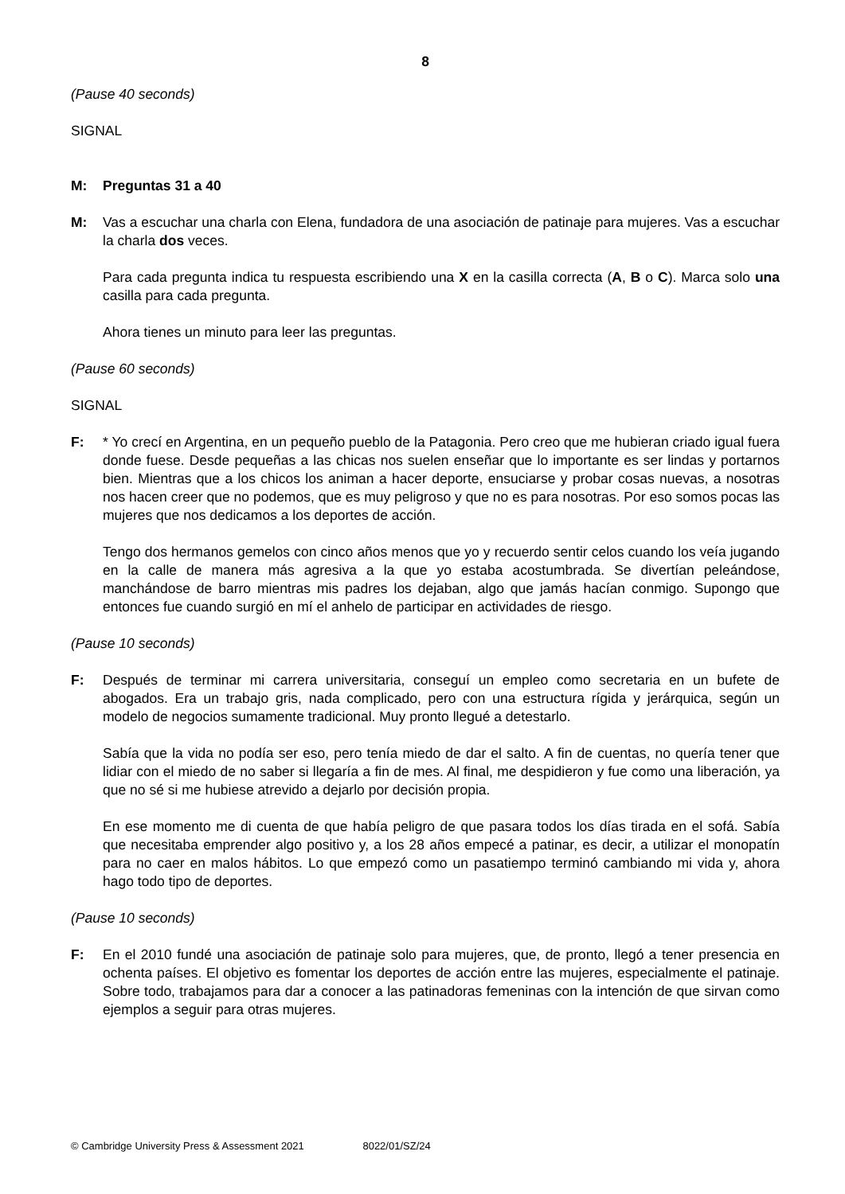8
(Pause 40 seconds)
SIGNAL
M: Preguntas 31 a 40
M: Vas a escuchar una charla con Elena, fundadora de una asociación de patinaje para mujeres. Vas a escuchar la charla dos veces.
Para cada pregunta indica tu respuesta escribiendo una X en la casilla correcta (A, B o C). Marca solo una casilla para cada pregunta.
Ahora tienes un minuto para leer las preguntas.
(Pause 60 seconds)
SIGNAL
F: * Yo crecí en Argentina, en un pequeño pueblo de la Patagonia. Pero creo que me hubieran criado igual fuera donde fuese. Desde pequeñas a las chicas nos suelen enseñar que lo importante es ser lindas y portarnos bien. Mientras que a los chicos los animan a hacer deporte, ensuciarse y probar cosas nuevas, a nosotras nos hacen creer que no podemos, que es muy peligroso y que no es para nosotras. Por eso somos pocas las mujeres que nos dedicamos a los deportes de acción.
Tengo dos hermanos gemelos con cinco años menos que yo y recuerdo sentir celos cuando los veía jugando en la calle de manera más agresiva a la que yo estaba acostumbrada. Se divertían peleándose, manchándose de barro mientras mis padres los dejaban, algo que jamás hacían conmigo. Supongo que entonces fue cuando surgió en mí el anhelo de participar en actividades de riesgo.
(Pause 10 seconds)
F: Después de terminar mi carrera universitaria, conseguí un empleo como secretaria en un bufete de abogados. Era un trabajo gris, nada complicado, pero con una estructura rígida y jerárquica, según un modelo de negocios sumamente tradicional. Muy pronto llegué a detestarlo.
Sabía que la vida no podía ser eso, pero tenía miedo de dar el salto. A fin de cuentas, no quería tener que lidiar con el miedo de no saber si llegaría a fin de mes. Al final, me despidieron y fue como una liberación, ya que no sé si me hubiese atrevido a dejarlo por decisión propia.
En ese momento me di cuenta de que había peligro de que pasara todos los días tirada en el sofá. Sabía que necesitaba emprender algo positivo y, a los 28 años empecé a patinar, es decir, a utilizar el monopatín para no caer en malos hábitos. Lo que empezó como un pasatiempo terminó cambiando mi vida y, ahora hago todo tipo de deportes.
(Pause 10 seconds)
F: En el 2010 fundé una asociación de patinaje solo para mujeres, que, de pronto, llegó a tener presencia en ochenta países. El objetivo es fomentar los deportes de acción entre las mujeres, especialmente el patinaje. Sobre todo, trabajamos para dar a conocer a las patinadoras femeninas con la intención de que sirvan como ejemplos a seguir para otras mujeres.
© Cambridge University Press & Assessment 2021 8022/01/SZ/24